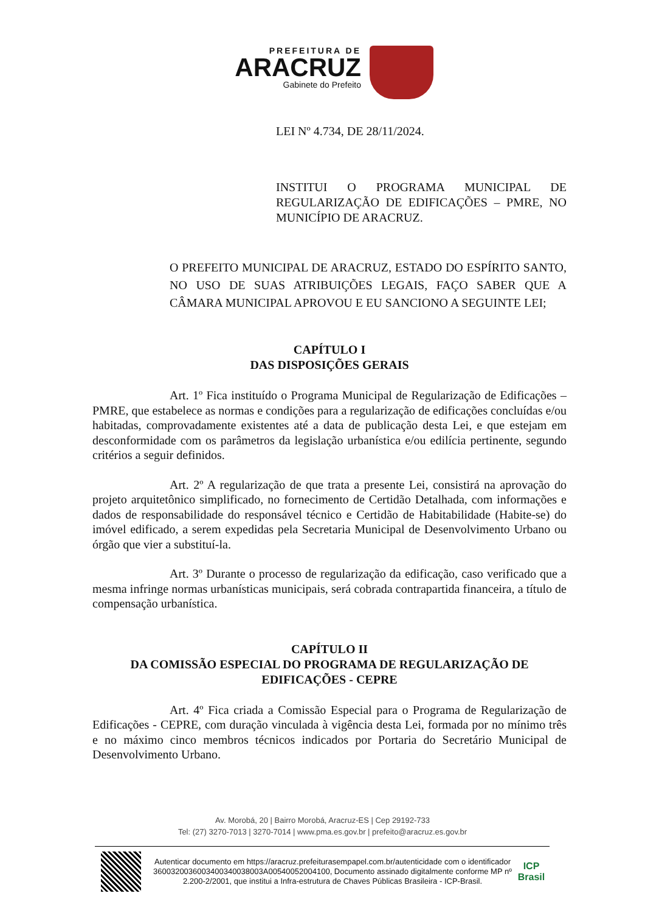PREFEITURA DE
ARACRUZ
Gabinete do Prefeito
LEI Nº 4.734, DE 28/11/2024.
INSTITUI O PROGRAMA MUNICIPAL DE REGULARIZAÇÃO DE EDIFICAÇÕES – PMRE, NO MUNICÍPIO DE ARACRUZ.
O PREFEITO MUNICIPAL DE ARACRUZ, ESTADO DO ESPÍRITO SANTO, NO USO DE SUAS ATRIBUIÇÕES LEGAIS, FAÇO SABER QUE A CÂMARA MUNICIPAL APROVOU E EU SANCIONO A SEGUINTE LEI;
CAPÍTULO I
DAS DISPOSIÇÕES GERAIS
Art. 1º Fica instituído o Programa Municipal de Regularização de Edificações – PMRE, que estabelece as normas e condições para a regularização de edificações concluídas e/ou habitadas, comprovadamente existentes até a data de publicação desta Lei, e que estejam em desconformidade com os parâmetros da legislação urbanística e/ou edilícia pertinente, segundo critérios a seguir definidos.
Art. 2º A regularização de que trata a presente Lei, consistirá na aprovação do projeto arquitetônico simplificado, no fornecimento de Certidão Detalhada, com informações e dados de responsabilidade do responsável técnico e Certidão de Habitabilidade (Habite-se) do imóvel edificado, a serem expedidas pela Secretaria Municipal de Desenvolvimento Urbano ou órgão que vier a substituí-la.
Art. 3º Durante o processo de regularização da edificação, caso verificado que a mesma infringe normas urbanísticas municipais, será cobrada contrapartida financeira, a título de compensação urbanística.
CAPÍTULO II
DA COMISSÃO ESPECIAL DO PROGRAMA DE REGULARIZAÇÃO DE EDIFICAÇÕES - CEPRE
Art. 4º Fica criada a Comissão Especial para o Programa de Regularização de Edificações - CEPRE, com duração vinculada à vigência desta Lei, formada por no mínimo três e no máximo cinco membros técnicos indicados por Portaria do Secretário Municipal de Desenvolvimento Urbano.
Av. Morobá, 20 | Bairro Morobá, Aracruz-ES | Cep 29192-733
Tel: (27) 3270-7013 | 3270-7014 | www.pma.es.gov.br | prefeito@aracruz.es.gov.br
Autenticar documento em https://aracruz.prefeiturasempapel.com.br/autenticidade com o identificador 3600320036003400340038003A00540052004100, Documento assinado digitalmente conforme MP nº 2.200-2/2001, que institui a Infra-estrutura de Chaves Públicas Brasileira - ICP-Brasil.
ICP
Brasil